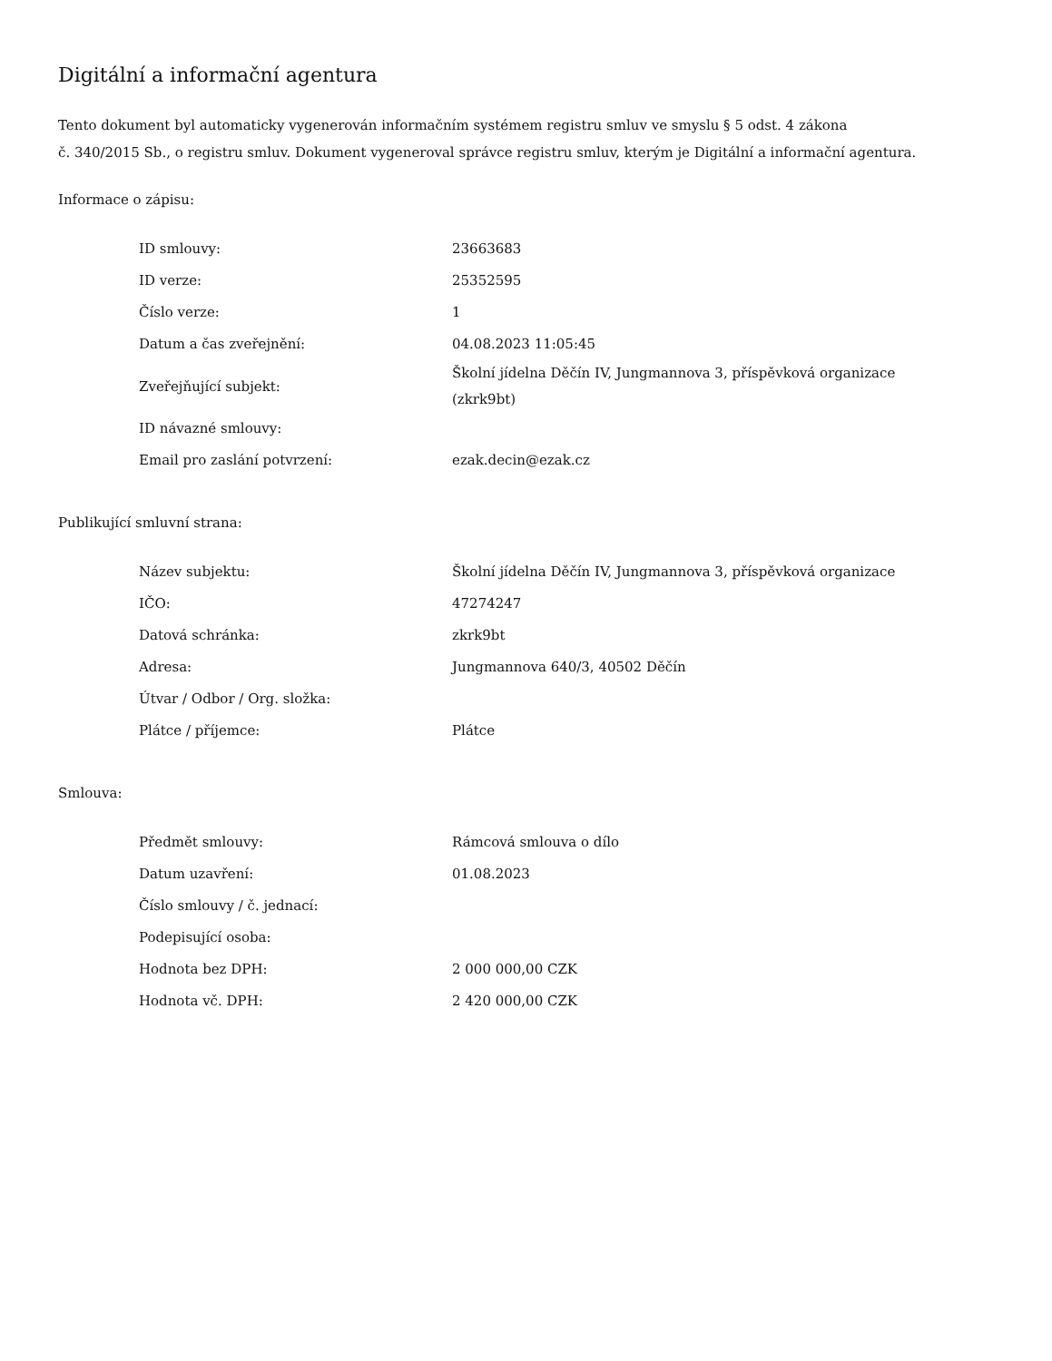Digitální a informační agentura
Tento dokument byl automaticky vygenerován informačním systémem registru smluv ve smyslu § 5 odst. 4 zákona
č. 340/2015 Sb., o registru smluv. Dokument vygeneroval správce registru smluv, kterým je Digitální a informační agentura.
Informace o zápisu:
| ID smlouvy: | 23663683 |
| ID verze: | 25352595 |
| Číslo verze: | 1 |
| Datum a čas zveřejnění: | 04.08.2023 11:05:45 |
| Zveřejňující subjekt: | Školní jídelna Děčín IV, Jungmannova 3, příspěvková organizace (zkrk9bt) |
| ID návazné smlouvy: | |
| Email pro zaslání potvrzení: | ezak.decin@ezak.cz |
Publikující smluvní strana:
| Název subjektu: | Školní jídelna Děčín IV, Jungmannova 3, příspěvková organizace |
| IČO: | 47274247 |
| Datová schránka: | zkrk9bt |
| Adresa: | Jungmannova 640/3, 40502 Děčín |
| Útvar / Odbor / Org. složka: | |
| Plátce / příjemce: | Plátce |
Smlouva:
| Předmět smlouvy: | Rámcová smlouva o dílo |
| Datum uzavření: | 01.08.2023 |
| Číslo smlouvy / č. jednací: | |
| Podepisující osoba: | |
| Hodnota bez DPH: | 2 000 000,00 CZK |
| Hodnota vč. DPH: | 2 420 000,00 CZK |